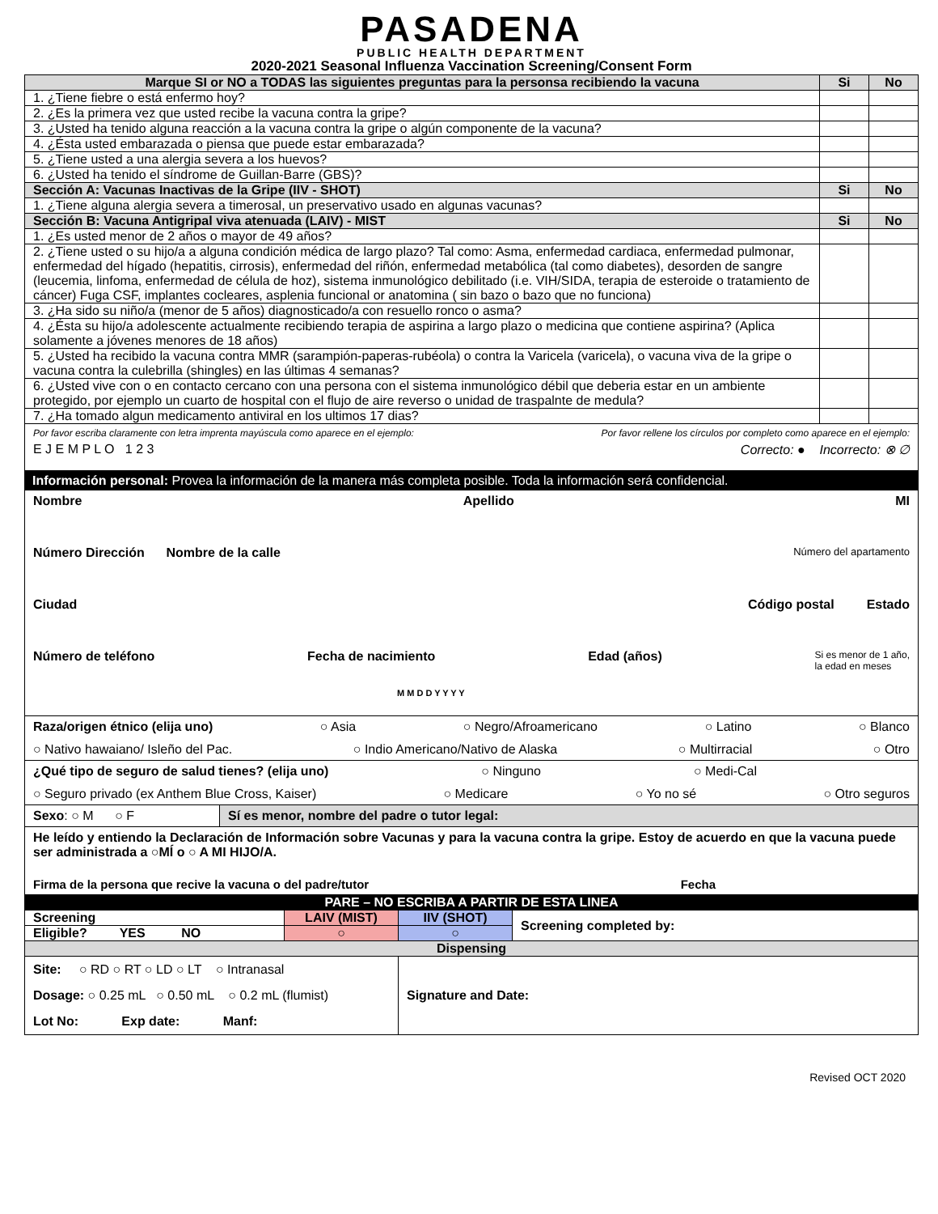PASADENA
PUBLIC HEALTH DEPARTMENT
2020-2021 Seasonal Influenza Vaccination Screening/Consent Form
| Marque SI or NO a TODAS las siguientes preguntas para la personsa recibiendo la vacuna | Si | No |
| 1. ¿Tiene fiebre o está enfermo hoy? | | |
| 2. ¿Es la primera vez que usted recibe la vacuna contra la gripe? | | |
| 3. ¿Usted ha tenido alguna reacción a la vacuna contra la gripe o algún componente de la vacuna? | | |
| 4. ¿Ésta usted embarazada o piensa que puede estar embarazada? | | |
| 5. ¿Tiene usted a una alergia severa a los huevos? | | |
| 6. ¿Usted ha tenido el síndrome de Guillan-Barre (GBS)? | | |
| Sección A: Vacunas Inactivas de la Gripe (IIV - SHOT) | Si | No |
| 1. ¿Tiene alguna alergia severa a timerosal, un preservativo usado en algunas vacunas? | | |
| Sección B: Vacuna Antigripal viva atenuada (LAIV) - MIST | Si | No |
| 1. ¿Es usted menor de 2 años o mayor de 49 años? | | |
| 2. ¿Tiene usted o su hijo/a a alguna condición médica de largo plazo? Tal como: Asma, enfermedad cardiaca, enfermedad pulmonar, enfermedad del hígado (hepatitis, cirrosis), enfermedad del riñón, enfermedad metabólica (tal como diabetes), desorden de sangre (leucemia, linfoma, enfermedad de célula de hoz), sistema inmunológico debilitado (i.e. VIH/SIDA, terapia de esteroide o tratamiento de cáncer) Fuga CSF, implantes cocleares, asplenia funcional or anatomina ( sin bazo o bazo que no funciona) | | |
| 3. ¿Ha sido su niño/a (menor de 5 años) diagnosticado/a con resuello ronco o asma? | | |
| 4. ¿Ésta su hijo/a adolescente actualmente recibiendo terapia de aspirina a largo plazo o medicina que contiene aspirina? (Aplica solamente a jóvenes menores de 18 años) | | |
| 5. ¿Usted ha recibido la vacuna contra MMR (sarampión-paperas-rubéola) o contra la Varicela (varicela), o vacuna viva de la gripe o vacuna contra la culebrilla (shingles) en las últimas 4 semanas? | | |
| 6. ¿Usted vive con o en contacto cercano con una persona con el sistema inmunológico débil que deberia estar en un ambiente protegido, por ejemplo un cuarto de hospital con el flujo de aire reverso o unidad de traspalnte de medula? | | |
| 7. ¿Ha tomado algun medicamento antiviral en los ultimos 17 dias? | | |
Por favor escriba claramente con letra imprenta mayúscula como aparece en el ejemplo: Por favor rellene los círculos por completo como aparece en el ejemplo:
E J E M P L O 1 2 3 Correcto: ● Incorrecto: ⊗ ∅
Información personal: Provea la información de la manera más completa posible. Toda la información será confidencial.
Nombre Apellido MI
Número Dirección Nombre de la calle Número del apartamento
Ciudad Código postal Estado
Número de teléfono Fecha de nacimiento Edad (años) Si es menor de 1 año,
la edad en meses
M M D D Y Y Y Y
Raza/origen étnico (elija uno) ○ Asia ○ Negro/Afroamericano ○ Latino ○ Blanco
○ Nativo hawaiano/ Isleño del Pac. ○ Indio Americano/Nativo de Alaska ○ Multirracial ○ Otro
¿Qué tipo de seguro de salud tienes? (elija uno) ○ Ninguno ○ Medi-Cal
○ Seguro privado (ex Anthem Blue Cross, Kaiser) ○ Medicare ○ Yo no sé ○ Otro seguros
Sexo: ○ M ○ F Sí es menor, nombre del padre o tutor legal:
He leído y entiendo la Declaración de Información sobre Vacunas y para la vacuna contra la gripe. Estoy de acuerdo en que la vacuna puede ser administrada a ○MÍ o ○ A MI HIJO/A.
Firma de la persona que recive la vacuna o del padre/tutor Fecha
PARE – NO ESCRIBA A PARTIR DE ESTA LINEA
| Screening | LAIV (MIST) | IIV (SHOT) | Screening completed by: |
| Eligible? YES NO | ○ | ○ | |
| Dispensing | | | |
| Site: ○ RD ○ RT ○ LD ○ LT ○ Intranasal Dosage: ○ 0.25 mL ○ 0.50 mL ○ 0.2 mL (flumist) Lot No: Exp date: Manf: | | Signature and Date: | |
Revised OCT 2020